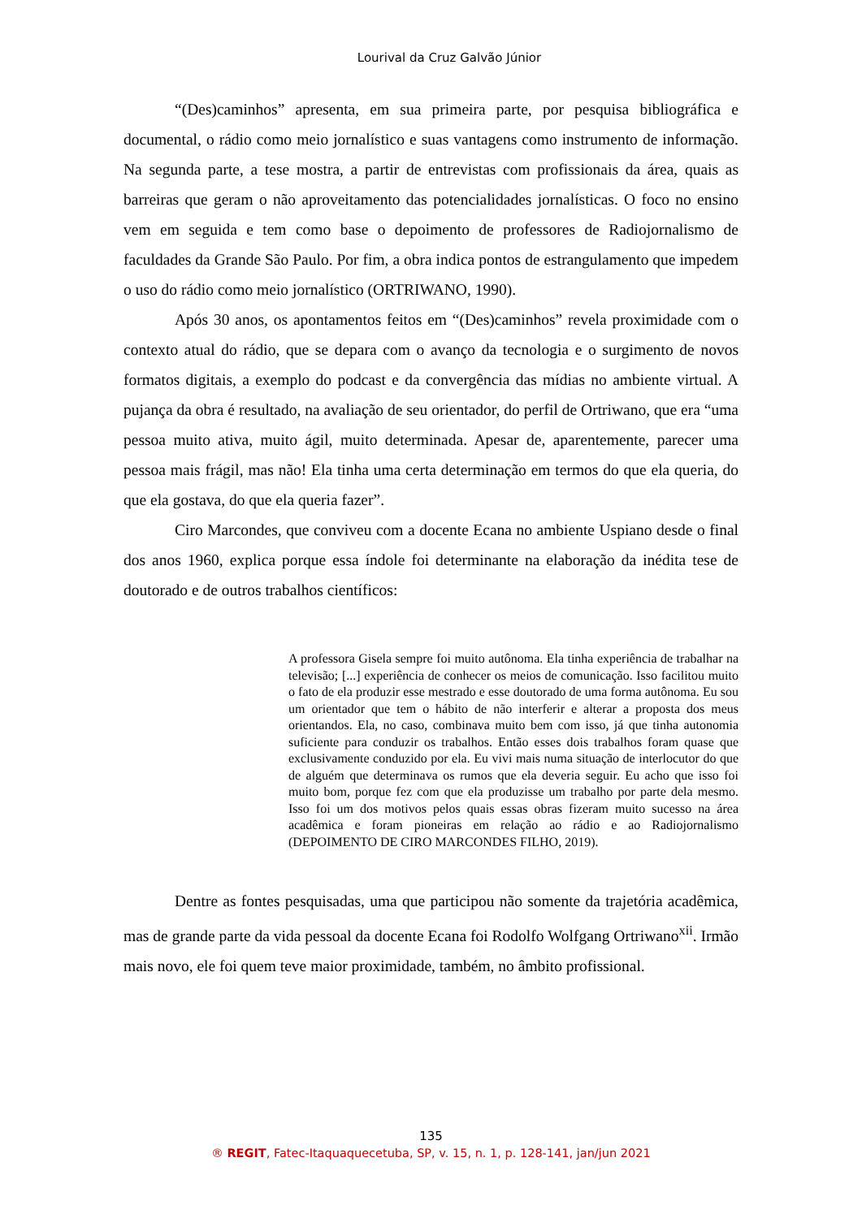Lourival da Cruz Galvão Júnior
“(Des)caminhos” apresenta, em sua primeira parte, por pesquisa bibliográfica e documental, o rádio como meio jornalístico e suas vantagens como instrumento de informação. Na segunda parte, a tese mostra, a partir de entrevistas com profissionais da área, quais as barreiras que geram o não aproveitamento das potencialidades jornalísticas. O foco no ensino vem em seguida e tem como base o depoimento de professores de Radiojornalismo de faculdades da Grande São Paulo. Por fim, a obra indica pontos de estrangulamento que impedem o uso do rádio como meio jornalístico (ORTRIWANO, 1990).
Após 30 anos, os apontamentos feitos em “(Des)caminhos” revela proximidade com o contexto atual do rádio, que se depara com o avanço da tecnologia e o surgimento de novos formatos digitais, a exemplo do podcast e da convergência das mídias no ambiente virtual. A pujança da obra é resultado, na avaliação de seu orientador, do perfil de Ortriwano, que era “uma pessoa muito ativa, muito ágil, muito determinada. Apesar de, aparentemente, parecer uma pessoa mais frágil, mas não! Ela tinha uma certa determinação em termos do que ela queria, do que ela gostava, do que ela queria fazer”.
Ciro Marcondes, que conviveu com a docente Ecana no ambiente Uspiano desde o final dos anos 1960, explica porque essa índole foi determinante na elaboração da inédita tese de doutorado e de outros trabalhos científicos:
A professora Gisela sempre foi muito autônoma. Ela tinha experiência de trabalhar na televisão; [...] experiência de conhecer os meios de comunicação. Isso facilitou muito o fato de ela produzir esse mestrado e esse doutorado de uma forma autônoma. Eu sou um orientador que tem o hábito de não interferir e alterar a proposta dos meus orientandos. Ela, no caso, combinava muito bem com isso, já que tinha autonomia suficiente para conduzir os trabalhos. Então esses dois trabalhos foram quase que exclusivamente conduzido por ela. Eu vivi mais numa situação de interlocutor do que de alguém que determinava os rumos que ela deveria seguir. Eu acho que isso foi muito bom, porque fez com que ela produzisse um trabalho por parte dela mesmo. Isso foi um dos motivos pelos quais essas obras fizeram muito sucesso na área acadêmica e foram pioneiras em relação ao rádio e ao Radiojornalismo (DEPOIMENTO DE CIRO MARCONDES FILHO, 2019).
Dentre as fontes pesquisadas, uma que participou não somente da trajetória acadêmica, mas de grande parte da vida pessoal da docente Ecana foi Rodolfo Wolfgang Ortriwano<sup>xii</sup>. Irmão mais novo, ele foi quem teve maior proximidade, também, no âmbito profissional.
135
® REGIT, Fatec-Itaquaquecetuba, SP, v. 15, n. 1, p. 128-141, jan/jun 2021